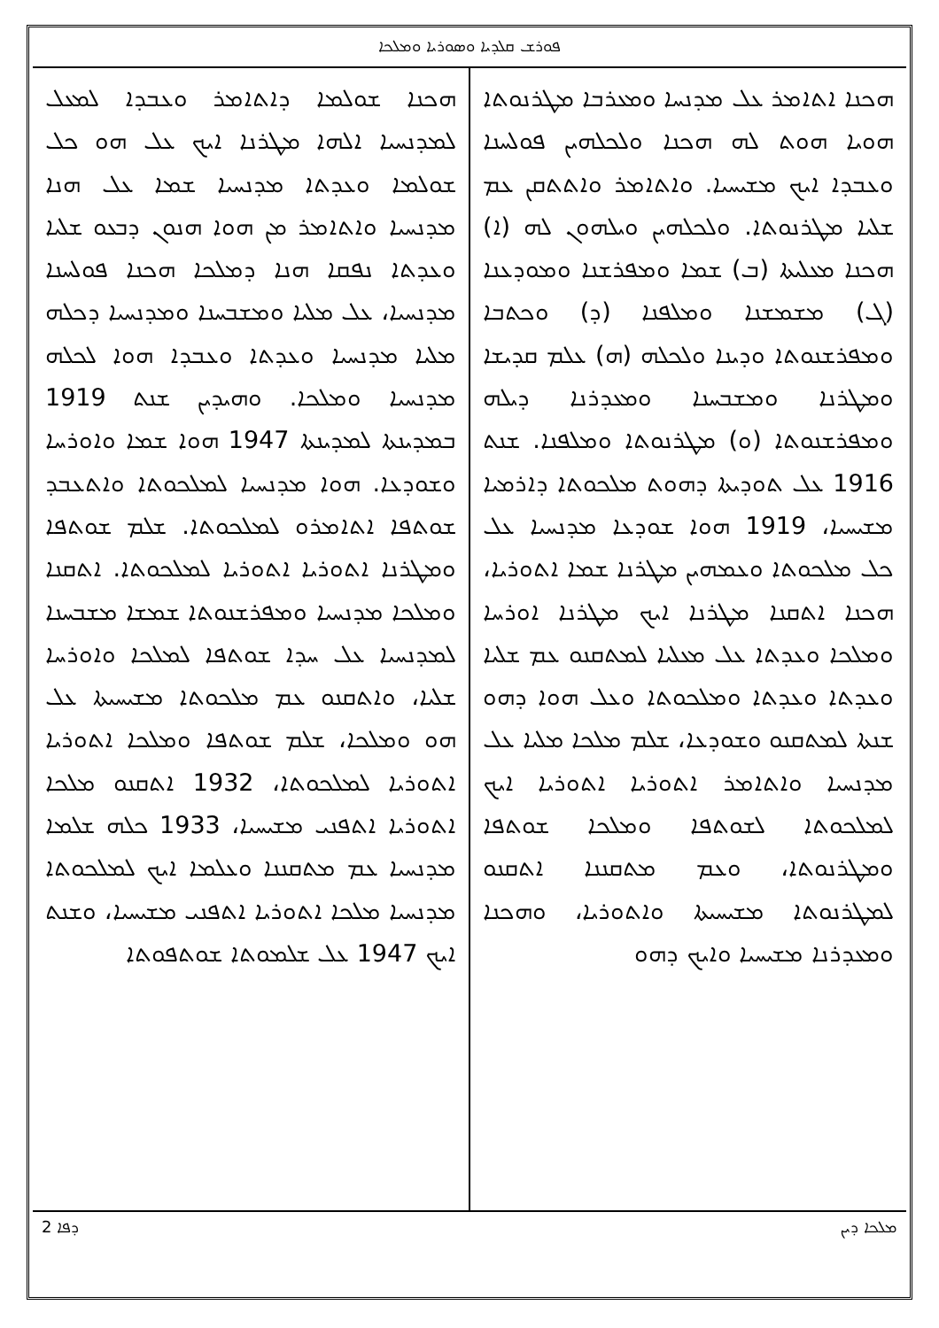ܦܘܪܫ ܩܠܕܝܐ ܘܣܘܪܝܐ ܘܡܠܟܐ
ܗܟܢܐ ܐܬܐܡܪ ܥܠ ܡܕܢܚܐ ܘܡܥܪܒܐ ܡܛܪܢܘܬܐ ܗܘܝܐ ܗܘܬ ܠܗ ܗܟܢܐ ܘܠܟܠܗܝܢ ܦܘܠܚܢܐ ܘܥܒܕܐ ܐܝܟ ܡܫܝܚܝܐ. ܘܐܬܐܡܪ ܘܐܬܬܩܢ ܥܡ ܫܠܝܐ ܡܛܪܢܘܬܐ. ܘܠܟܠܗܝܢ ܘܝܠܗܘܢ ܠܗ (ܐ) ܗܟܢܐ ܡܥܠܝܬܐ (ܒ) ܫܡܐ ܘܡܦܪܫܢܐ ܘܡܘܕܥܢܐ (ܓ) ܡܫܡܫܢܐ ܘܡܠܦܢܐ (ܕ) ܘܟܬܒܐ ܘܡܦܪܫܢܘܬܐ ܘܕܝܢܐ ܘܠܟܠܗ (ܗ) ܥܠܡ ܩܕܝܫܐ ܘܡܛܪܢܐ ܘܡܫܒܚܢܐ ܘܡܥܕܪܢܐ ܕܝܠܗ ܘܡܦܪܫܢܘܬܐ (ܘ) ܡܛܪܢܘܬܐ ܘܡܠܦܢܐ. ܫܢܬ 1916 ܥܠ ܬܘܕܝܬܐ ܕܗܘܬ ܡܠܟܘܬܐ ܕܐܪܡܝܐ ܡܫܝܚܝܐ، 1919 ܗܘܐ ܫܘܕܥܐ ܡܕܢܚܝܐ ܥܠ ܟܠ ܡܠܟܘܬܐ ܘܥܡܗܝܢ ܡܛܪܢܐ ܫܡܐ ܐܬܘܪܝܐ، ܗܟܢܐ ܐܬܩܢܐ ܡܛܪܢܐ ܐܝܟ ܡܛܪܢܐ ܐܘܪܚܐ ܘܡܠܟܐ ܘܥܕܬܐ ܥܠ ܡܥܠܝܐ ܠܡܬܩܢܘ ܥܡ ܫܠܝܐ ܘܥܕܬܐ ܘܥܕܬܐ ܘܡܠܟܘܬܐ ܘܥܠ ܗܘܐ ܕܗܘ ܫܢܬܐ ܠܡܬܩܢܘ ܘܫܘܕܥܐ، ܫܠܡ ܡܠܟܐ ܡܠܝܐ ܥܠ ܡܕܢܚܝܐ ܘܐܬܐܡܪ ܐܬܘܪܝܐ ܐܬܘܪܝܐ ܐܝܟ ܠܡܠܟܘܬܐ ܠܫܘܬܦܐ ܘܡܠܟܐ ܫܘܬܦܐ ܘܡܛܪܢܘܬܐ، ܘܥܡ ܡܬܩܢܢܐ ܐܬܩܢܘ ܠܡܛܪܢܘܬܐ ܡܫܝܚܝܬܐ ܘܐܬܘܪܝܐ، ܘܗܟܢܐ ܘܡܥܕܪܢܐ ܡܫܝܚܝܐ ܘܐܝܟ ܕܗܘ
ܗܟܢܐ ܫܘܠܡܐ ܕܐܬܐܡܪ ܘܥܒܕܐ ܠܡܥܠ ܠܡܕܢܚܝܐ ܐܠܗܐ ܡܛܪܢܐ ܐܝܟ ܥܠ ܗܘ ܟܠ ܫܘܠܡܐ ܘܥܕܬܐ ܡܕܢܚܝܐ ܫܡܐ ܥܠ ܗܢܐ ܡܕܢܚܝܐ ܘܐܬܐܡܪ ܡܢ ܗܘܐ ܗܢܘܢ ܕܒܥܘ ܫܠܝܐ ܘܥܕܬܐ ܢܦܩܐ ܗܢܐ ܕܡܠܟܐ ܗܟܢܐ ܦܘܠܚܢܐ ܡܕܢܚܝܐ، ܥܠ ܡܠܝܐ ܘܡܫܒܚܢܐ ܘܡܕܢܚܝܐ ܕܟܠܗ ܡܠܝܐ ܡܕܢܚܝܐ ܘܥܕܬܐ ܘܥܒܕܐ ܗܘܐ ܠܟܠܗ ܡܕܢܚܝܐ ܘܡܠܟܐ. ܘܗܝܕܝܢ ܫܢܬ 1919 ܒܡܕܝܢܬܐ ܠܡܕܝܢܬܐ 1947 ܗܘܐ ܫܡܐ ܘܐܘܪܚܐ ܘܫܘܕܥܐ. ܗܘܐ ܡܕܢܚܝܐ ܠܡܠܟܘܬܐ ܘܐܬܥܒܕ ܫܘܬܦܐ ܐܬܐܡܪܘ ܠܡܠܟܘܬܐ. ܫܠܡ ܫܘܬܦܐ ܘܡܛܪܢܐ ܐܬܘܪܝܐ ܐܬܘܪܝܐ ܠܡܠܟܘܬܐ. ܐܬܩܢܐ ܘܡܠܟܐ ܡܕܢܚܝܐ ܘܡܦܪܫܢܘܬܐ ܫܡܫܐ ܡܫܒܚܢܐ ܠܡܕܢܚܝܐ ܥܠ ܚܕܐ ܫܘܬܦܐ ܠܡܠܟܐ ܘܐܘܪܚܐ ܫܠܝܐ، ܘܐܬܩܢܘ ܥܡ ܡܠܟܘܬܐ ܡܫܝܚܝܬܐ ܥܠ ܗܘ ܘܡܠܟܐ، ܫܠܡ ܫܘܬܦܐ ܘܡܠܟܐ ܐܬܘܪܝܐ ܐܬܘܪܝܐ ܠܡܠܟܘܬܐ، 1932 ܐܬܩܢܘ ܡܠܟܐ ܐܬܘܪܝܐ ܐܬܦܢܝ ܡܫܝܚܝܐ، 1933 ܟܠܗ ܫܠܡܐ ܡܕܢܚܝܐ ܥܡ ܡܬܩܢܢܐ ܘܥܠܡܐ ܐܝܟ ܠܡܠܟܘܬܐ ܡܕܢܚܝܐ ܡܠܟܐ ܐܬܘܪܝܐ ܐܬܦܢܝ ܡܫܝܚܝܐ، ܘܫܢܬ ܐܝܟ 1947 ܥܠ ܫܠܡܘܬܐ ܫܘܬܦܘܬܐ
ܡܠܟܐ ܕܝܢ ܕܦܐ 2